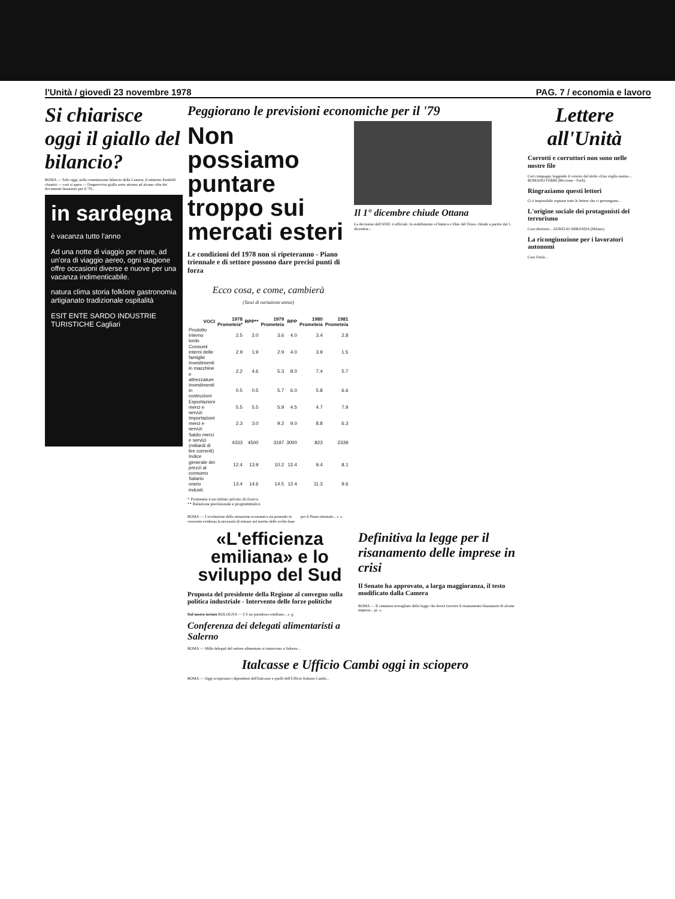l'Unità / giovedì 23 novembre 1978 PAG. 7 / economia e lavoro
Si chiarisce oggi il giallo del bilancio?
ROMA — Solo oggi, nella commissione bilancio della Camera, il ministro Pandolfi chiarirà — così si spera — l'improvviso giallo sorto attorno ad alcune cifre dei documenti finanziari per il '79...
in sardegna
è vacanza tutto l'anno
Ad una notte di viaggio per mare, ad un'ora di viaggio aereo, ogni stagione offre occasioni diverse e nuove per una vacanza indimenticabile.
natura clima storia folklore gastronomia artigianato tradizionale ospitalità
ESIT ENTE SARDO INDUSTRIE TURISTICHE Cagliari
Peggiorano le previsioni economiche per il '79
Non possiamo puntare troppo sui mercati esteri
Le condizioni del 1978 non si ripeteranno - Piano triennale e di settore possono dare precisi punti di forza
Ecco cosa, e come, cambierà
(Tassi di variazione annui)
| VOCI | 1978 Prometeia* | RPP** | 1979 Prometeia | RPP | 1980 Prometeia | 1981 Prometeia |
| --- | --- | --- | --- | --- | --- | --- |
| Prodotto interno lordo | 2.5 | 2.0 | 3.6 | 4.0 | 3.4 | 2.8 |
| Consumi interni delle famiglie | 2.9 | 1.9 | 2.9 | 4.0 | 3.9 | 1.5 |
| Investimenti in macchine e attrezzature | 2.2 | 4.6 | 5.3 | 8.0 | 7.4 | 5.7 |
| Investimenti in costruzioni | 0.5 | 0.5 | 5.7 | 6.0 | 5.8 | 6.6 |
| Esportazioni merci e servizi | 5.5 | 5.5 | 5.9 | 4.5 | 4.7 | 7.9 |
| Importazioni merci e servizi | 2.3 | 3.0 | 9.2 | 9.0 | 8.8 | 6.3 |
| Saldo merci e servizi (miliardi di lire correnti) | 4333 | 4500 | 3197 | 3000 | 823 | 2339 |
| Indice generale dei prezzi al consumo | 12.4 | 13.9 | 10.2 | 12.4 | 9.4 | 8.1 |
| Salario orario industr. | 13.4 | 14.6 | 14.5 | 12.4 | 11.3 | 9.6 |
* Prometeia è un istituto privato di ricerca
** Relazione previsionale e programmatica
Il 1° dicembre chiude Ottana
La decisione dell'ANIC è ufficiale: lo stabilimento «Chimica e fibre del Tirso» chiude a partire dal 1. dicembre...
ROMA — L'evoluzione della situazione economica sta ponendo in crescente evidenza la necessità di entrare nel merito delle scelte-base per il Piano triennale... r. s.
«L'efficienza emiliana» e lo sviluppo del Sud
Proposta del presidente della Regione al convegno sulla politica industriale - Intervento delle forze politiche
Dal nostro inviato BOLOGNA — C'è un paradosso emiliano... s. g.
Conferenza dei delegati alimentaristi a Salerno
ROMA — Mille delegati del settore alimentare si riuniscono a Salerno...
Definitiva la legge per il risanamento delle imprese in crisi
Il Senato ha approvato, a larga maggioranza, il testo modificato dalla Camera
ROMA — Il cammino travagliato della legge che dovrà favorire il risanamento finanziario di alcune imprese... pi. s.
Italcasse e Ufficio Cambi oggi in sciopero
ROMA — Oggi scioperano i dipendenti dell'Italcasse e quelli dell'Ufficio Italiano Cambi...
Lettere all'Unità
Corrotti e corruttori non sono nelle nostre file
Cari compagni, leggendo il corsivo dal titolo «Una voglia matta»... ROMANO FERRI (Riccione - Forlì)
Ringraziamo questi lettori
Ci è impossibile ospitare tutte le lettere che ci pervengono...
L'origine sociale dei protagonisti del terrorismo
Caro direttore... AURELIO MIRANDA (Milano)
La ricongiunzione per i lavoratori autonomi
Cara Unità...